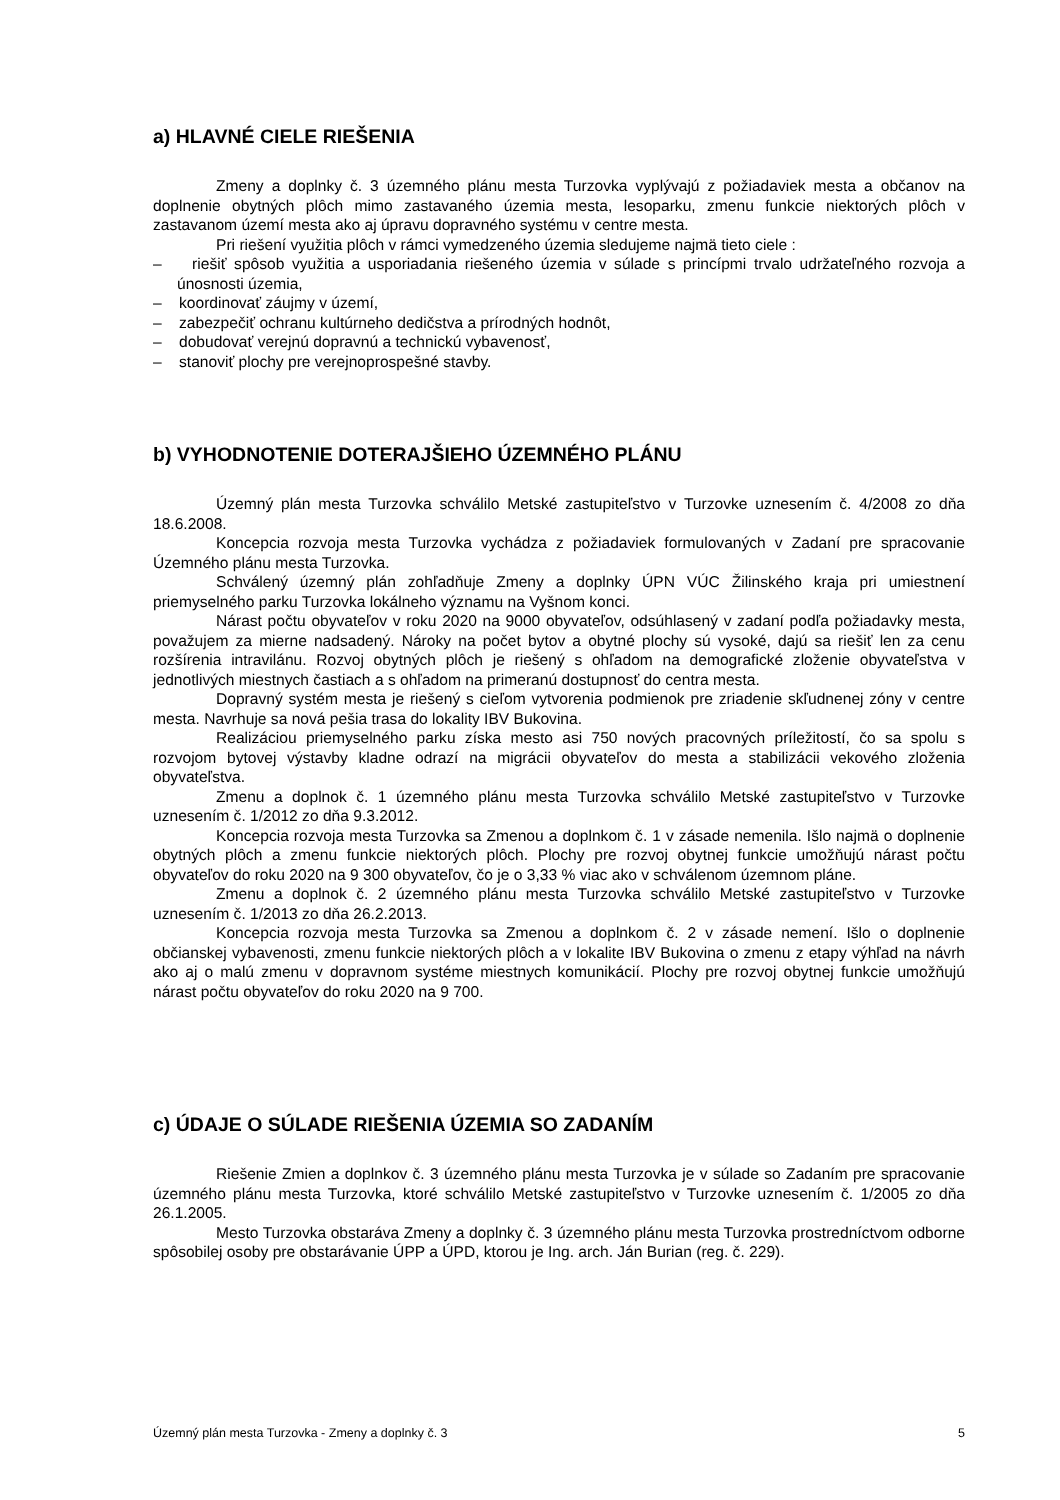a) HLAVNÉ CIELE RIEŠENIA
Zmeny a doplnky č. 3 územného plánu mesta Turzovka vyplývajú z požiadaviek mesta a občanov na doplnenie obytných plôch mimo zastavaného územia mesta, lesoparku, zmenu funkcie niektorých plôch v zastavanom území mesta ako aj úpravu dopravného systému v centre mesta.
Pri riešení využitia plôch v rámci vymedzeného územia sledujeme najmä tieto ciele :
– riešiť spôsob využitia a usporiadania riešeného územia v súlade s princípmi trvalo udržateľného rozvoja a únosnosti územia,
– koordinovať záujmy v území,
– zabezpečiť ochranu kultúrneho dedičstva a prírodných hodnôt,
– dobudovať verejnú dopravnú a technickú vybavenosť,
– stanoviť plochy pre verejnoprospešné stavby.
b) VYHODNOTENIE DOTERAJŠIEHO ÚZEMNÉHO PLÁNU
Územný plán mesta Turzovka schválilo Metské zastupiteľstvo v Turzovke uznesením č. 4/2008 zo dňa 18.6.2008.
Koncepcia rozvoja mesta Turzovka vychádza z požiadaviek formulovaných v Zadaní pre spracovanie Územného plánu mesta Turzovka.
Schválený územný plán zohľadňuje Zmeny a doplnky ÚPN VÚC Žilinského kraja pri umiestnení priemyselného parku Turzovka lokálneho významu na Vyšnom konci.
Nárast počtu obyvateľov v roku 2020 na 9000 obyvateľov, odsúhlasený v zadaní podľa požiadavky mesta, považujem za mierne nadsadený. Nároky na počet bytov a obytné plochy sú vysoké, dajú sa riešiť len za cenu rozšírenia intravilánu. Rozvoj obytných plôch je riešený s ohľadom na demografické zloženie obyvateľstva v jednotlivých miestnych častiach a s ohľadom na primeranú dostupnosť do centra mesta.
Dopravný systém mesta je riešený s cieľom vytvorenia podmienok pre zriadenie skľudnenej zóny v centre mesta. Navrhuje sa nová pešia trasa do lokality IBV Bukovina.
Realizáciou priemyselného parku získa mesto asi 750 nových pracovných príležitostí, čo sa spolu s rozvojom bytovej výstavby kladne odrazí na migrácii obyvateľov do mesta a stabilizácii vekového zloženia obyvateľstva.
Zmenu a doplnok č. 1 územného plánu mesta Turzovka schválilo Metské zastupiteľstvo v Turzovke uznesením č. 1/2012 zo dňa 9.3.2012.
Koncepcia rozvoja mesta Turzovka sa Zmenou a doplnkom č. 1 v zásade nemenila. Išlo najmä o doplnenie obytných plôch a zmenu funkcie niektorých plôch. Plochy pre rozvoj obytnej funkcie umožňujú nárast počtu obyvateľov do roku 2020 na 9 300 obyvateľov, čo je o 3,33 % viac ako v schválenom územnom pláne.
Zmenu a doplnok č. 2 územného plánu mesta Turzovka schválilo Metské zastupiteľstvo v Turzovke uznesením č. 1/2013 zo dňa 26.2.2013.
Koncepcia rozvoja mesta Turzovka sa Zmenou a doplnkom č. 2 v zásade nemení. Išlo o doplnenie občianskej vybavenosti, zmenu funkcie niektorých plôch a v lokalite IBV Bukovina o zmenu z etapy výhľad na návrh ako aj o malú zmenu v dopravnom systéme miestnych komunikácií. Plochy pre rozvoj obytnej funkcie umožňujú nárast počtu obyvateľov do roku 2020 na 9 700.
c) ÚDAJE O SÚLADE RIEŠENIA ÚZEMIA SO ZADANÍM
Riešenie Zmien a doplnkov č. 3 územného plánu mesta Turzovka je v súlade so Zadaním pre spracovanie územného plánu mesta Turzovka, ktoré schválilo Metské zastupiteľstvo v Turzovke uznesením č. 1/2005 zo dňa 26.1.2005.
Mesto Turzovka obstaráva Zmeny a doplnky č. 3 územného plánu mesta Turzovka prostredníctvom odborne spôsobilej osoby pre obstarávanie ÚPP a ÚPD, ktorou je Ing. arch. Ján Burian (reg. č. 229).
Územný plán mesta Turzovka - Zmeny a doplnky č. 3 5